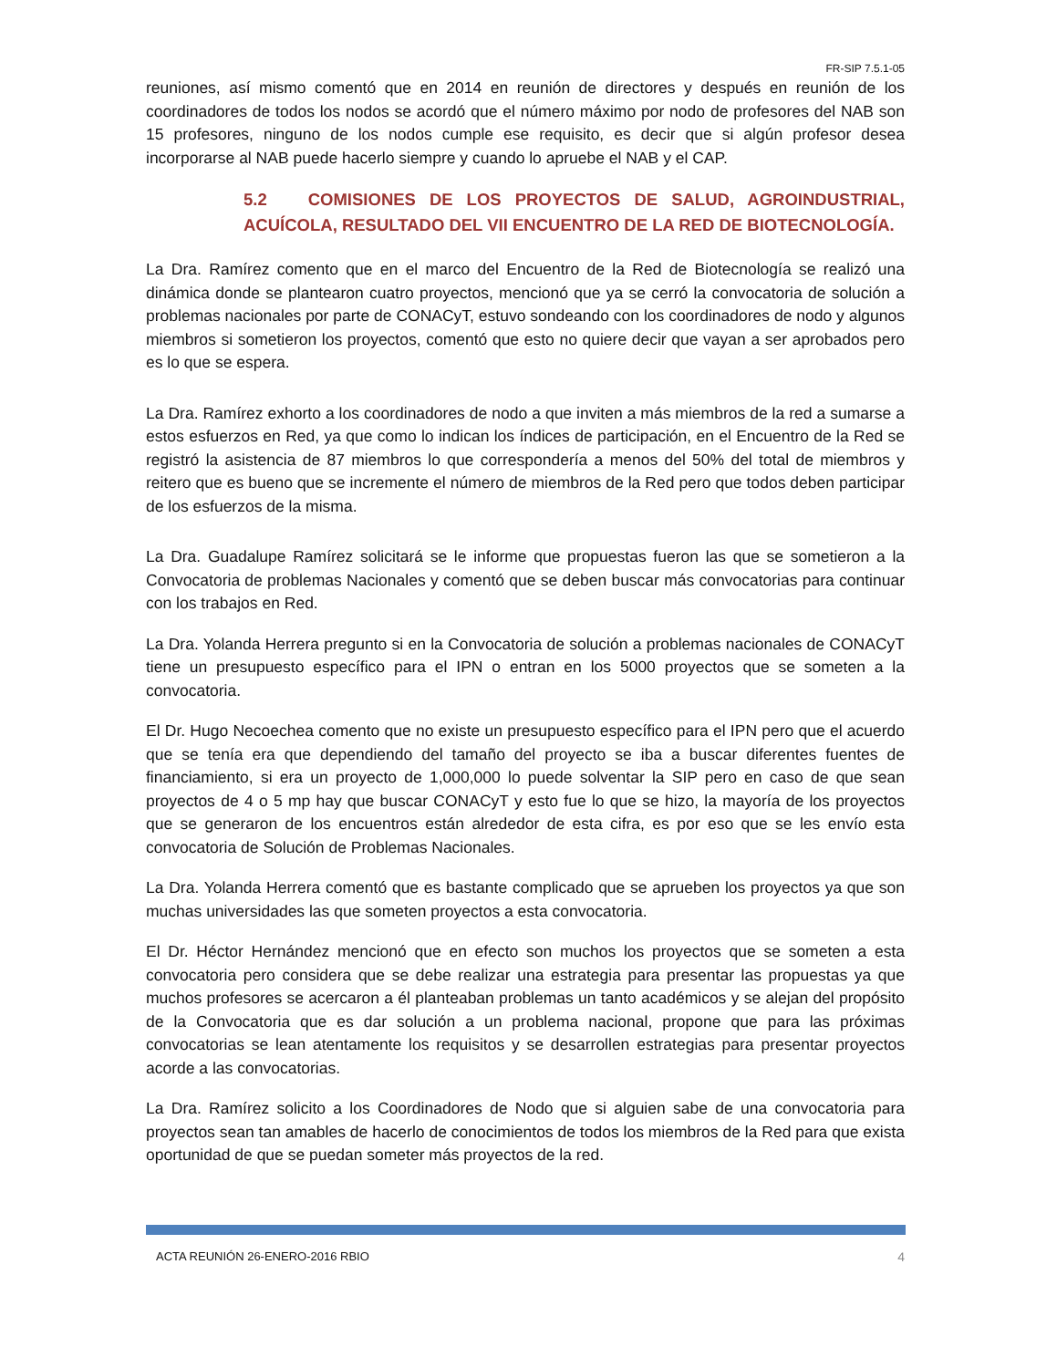FR-SIP 7.5.1-05
reuniones, así mismo comentó que en 2014 en reunión de directores y después en reunión de los coordinadores de todos los nodos se acordó que el número máximo por nodo de profesores del NAB son 15 profesores, ninguno de los nodos cumple ese requisito, es decir que si algún profesor desea incorporarse al NAB puede hacerlo siempre y cuando lo apruebe el NAB y el CAP.
5.2 COMISIONES DE LOS PROYECTOS DE SALUD, AGROINDUSTRIAL, ACUÍCOLA, RESULTADO DEL VII ENCUENTRO DE LA RED DE BIOTECNOLOGÍA.
La Dra. Ramírez comento que en el marco del Encuentro de la Red de Biotecnología se realizó una dinámica donde se plantearon cuatro proyectos, mencionó que ya se cerró la convocatoria de solución a problemas nacionales por parte de CONACyT, estuvo sondeando con los coordinadores de nodo y algunos miembros si sometieron los proyectos, comentó que esto no quiere decir que vayan a ser aprobados pero es lo que se espera.
La Dra. Ramírez exhorto a los coordinadores de nodo a que inviten a más miembros de la red a sumarse a estos esfuerzos en Red, ya que como lo indican los índices de participación, en el Encuentro de la Red se registró la asistencia de 87 miembros lo que correspondería a menos del 50% del total de miembros y reitero que es bueno que se incremente el número de miembros de la Red pero que todos deben participar de los esfuerzos de la misma.
La Dra. Guadalupe Ramírez solicitará se le informe que propuestas fueron las que se sometieron a la Convocatoria de problemas Nacionales y comentó que se deben buscar más convocatorias para continuar con los trabajos en Red.
La Dra. Yolanda Herrera pregunto si en la Convocatoria de solución a problemas nacionales de CONACyT tiene un presupuesto específico para el IPN o entran en los 5000 proyectos que se someten a la convocatoria.
El Dr. Hugo Necoechea comento que no existe un presupuesto específico para el IPN pero que el acuerdo que se tenía era que dependiendo del tamaño del proyecto se iba a buscar diferentes fuentes de financiamiento, si era un proyecto de 1,000,000 lo puede solventar la SIP pero en caso de que sean proyectos de 4 o 5 mp hay que buscar CONACyT y esto fue lo que se hizo, la mayoría de los proyectos que se generaron de los encuentros están alrededor de esta cifra, es por eso que se les envío esta convocatoria de Solución de Problemas Nacionales.
La Dra. Yolanda Herrera comentó que es bastante complicado que se aprueben los proyectos ya que son muchas universidades las que someten proyectos a esta convocatoria.
El Dr. Héctor Hernández mencionó que en efecto son muchos los proyectos que se someten a esta convocatoria pero considera que se debe realizar una estrategia para presentar las propuestas ya que muchos profesores se acercaron a él planteaban problemas un tanto académicos y se alejan del propósito de la Convocatoria que es dar solución a un problema nacional, propone que para las próximas convocatorias se lean atentamente los requisitos y se desarrollen estrategias para presentar proyectos acorde a las convocatorias.
La Dra. Ramírez solicito a los Coordinadores de Nodo que si alguien sabe de una convocatoria para proyectos sean tan amables de hacerlo de conocimientos de todos los miembros de la Red para que exista oportunidad de que se puedan someter más proyectos de la red.
ACTA REUNIÓN 26-ENERO-2016 RBIO 4